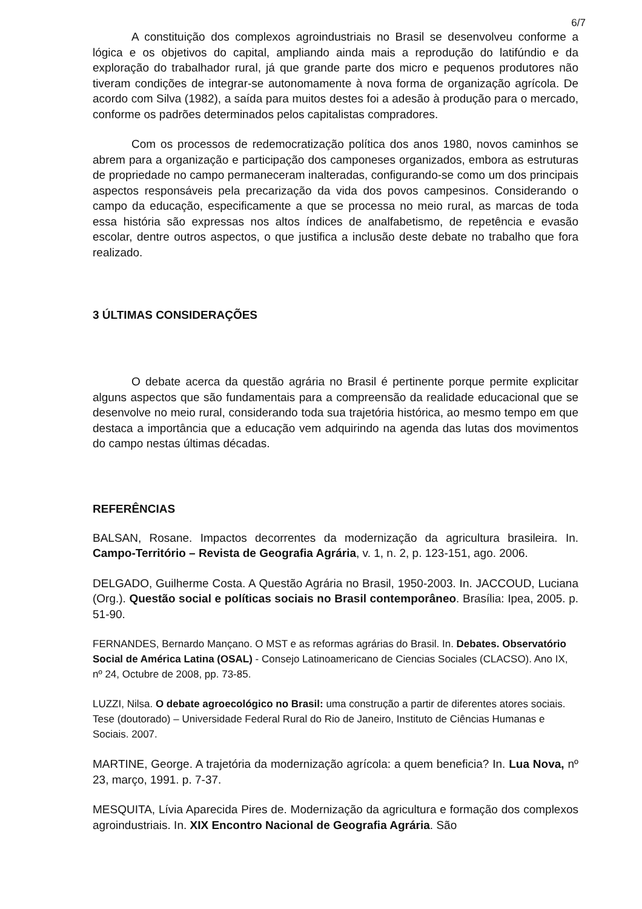6/7
A constituição dos complexos agroindustriais no Brasil se desenvolveu conforme a lógica e os objetivos do capital, ampliando ainda mais a reprodução do latifúndio e da exploração do trabalhador rural, já que grande parte dos micro e pequenos produtores não tiveram condições de integrar-se autonomamente à nova forma de organização agrícola. De acordo com Silva (1982), a saída para muitos destes foi a adesão à produção para o mercado, conforme os padrões determinados pelos capitalistas compradores.
Com os processos de redemocratização política dos anos 1980, novos caminhos se abrem para a organização e participação dos camponeses organizados, embora as estruturas de propriedade no campo permaneceram inalteradas, configurando-se como um dos principais aspectos responsáveis pela precarização da vida dos povos campesinos. Considerando o campo da educação, especificamente a que se processa no meio rural, as marcas de toda essa história são expressas nos altos índices de analfabetismo, de repetência e evasão escolar, dentre outros aspectos, o que justifica a inclusão deste debate no trabalho que fora realizado.
3 ÚLTIMAS CONSIDERAÇÕES
O debate acerca da questão agrária no Brasil é pertinente porque permite explicitar alguns aspectos que são fundamentais para a compreensão da realidade educacional que se desenvolve no meio rural, considerando toda sua trajetória histórica, ao mesmo tempo em que destaca a importância que a educação vem adquirindo na agenda das lutas dos movimentos do campo nestas últimas décadas.
REFERÊNCIAS
BALSAN, Rosane. Impactos decorrentes da modernização da agricultura brasileira. In. Campo-Território – Revista de Geografia Agrária, v. 1, n. 2, p. 123-151, ago. 2006.
DELGADO, Guilherme Costa. A Questão Agrária no Brasil, 1950-2003. In. JACCOUD, Luciana (Org.). Questão social e políticas sociais no Brasil contemporâneo. Brasília: Ipea, 2005. p. 51-90.
FERNANDES, Bernardo Mançano. O MST e as reformas agrárias do Brasil. In. Debates. Observatório Social de América Latina (OSAL) - Consejo Latinoamericano de Ciencias Sociales (CLACSO). Ano IX, nº 24, Octubre de 2008, pp. 73-85.
LUZZI, Nilsa. O debate agroecológico no Brasil: uma construção a partir de diferentes atores sociais. Tese (doutorado) – Universidade Federal Rural do Rio de Janeiro, Instituto de Ciências Humanas e Sociais. 2007.
MARTINE, George. A trajetória da modernização agrícola: a quem beneficia? In. Lua Nova, nº 23, março, 1991. p. 7-37.
MESQUITA, Lívia Aparecida Pires de. Modernização da agricultura e formação dos complexos agroindustriais. In. XIX Encontro Nacional de Geografia Agrária. São